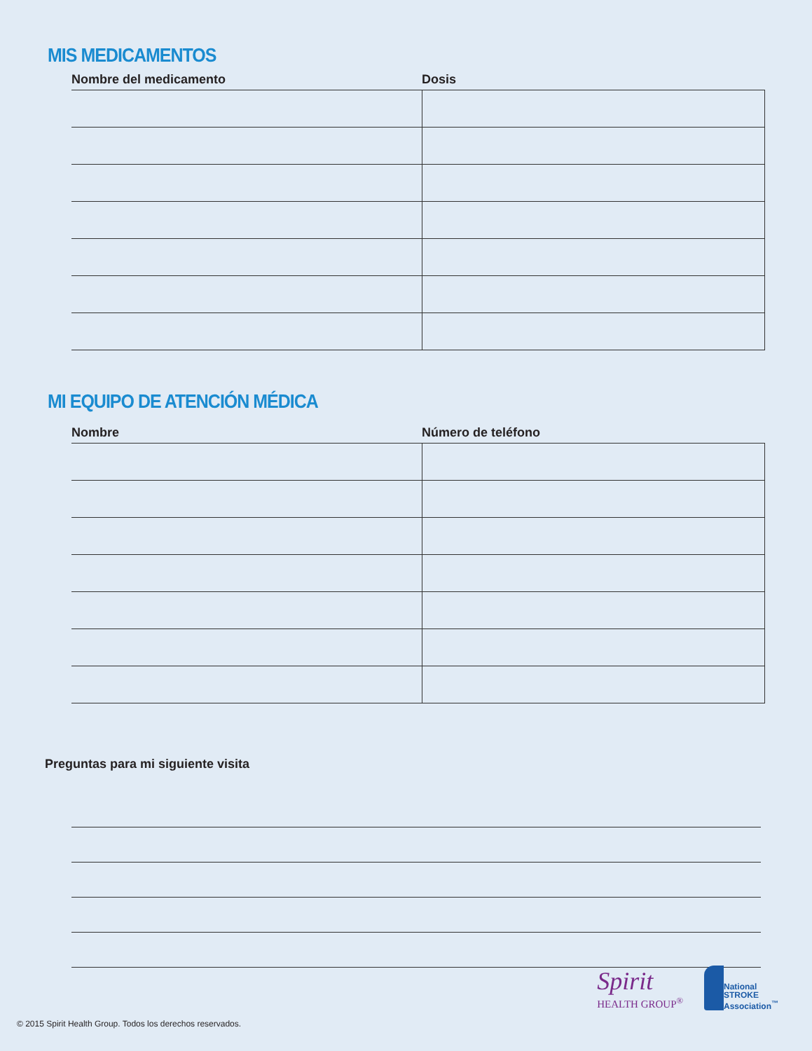MIS MEDICAMENTOS
| Nombre del medicamento | Dosis |
| --- | --- |
MI EQUIPO DE ATENCIÓN MÉDICA
| Nombre | Número de teléfono |
| --- | --- |
Preguntas para mi siguiente visita
Spirit
HEALTH GROUP<sup>®</sup>
National
STROKE
Association<sup>™</sup>
© 2015 Spirit Health Group. Todos los derechos reservados.